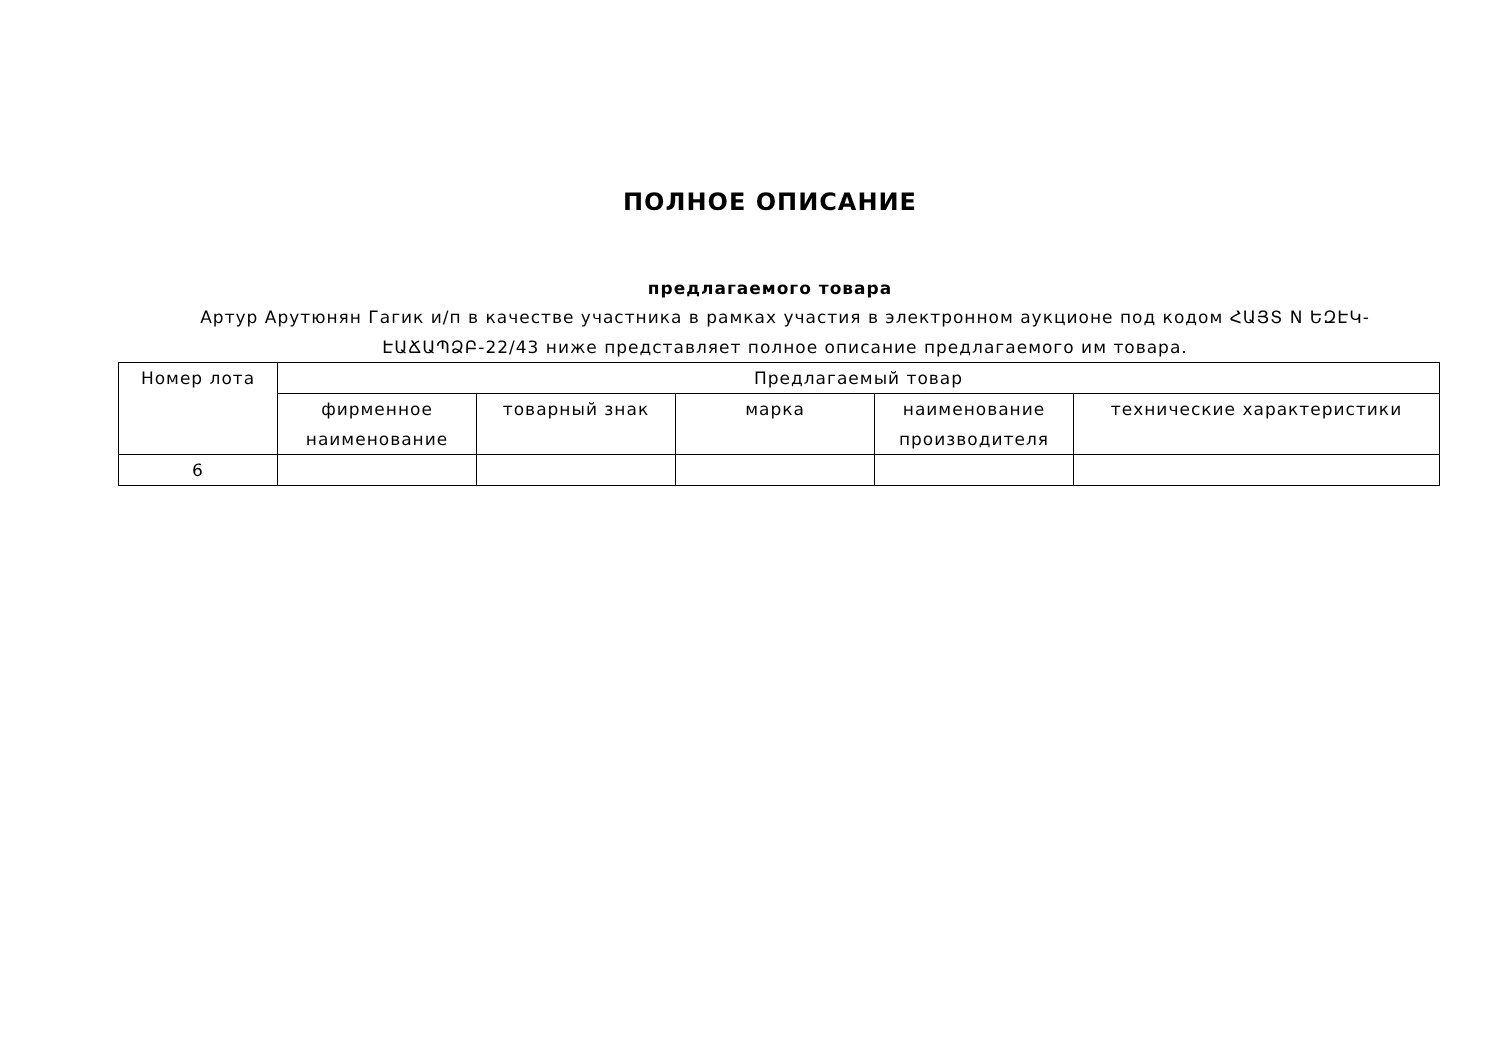ПОЛНОЕ ОПИСАНИЕ
предлагаемого товара
Артур Арутюнян Гагик и/п в качестве участника в рамках участия в электронном аукционе под кодом ՀԱՅՏ N ԵԶԷԿ-ԷԱՃԱՊՁԲ-22/43 ниже представляет полное описание предлагаемого им товара.
| Номер лота | Предлагаемый товар | | | | |
| --- | --- | --- | --- | --- | --- |
| | фирменное наименование | товарный знак | марка | наименование производителя | технические характеристики |
| 6 | | | | | |